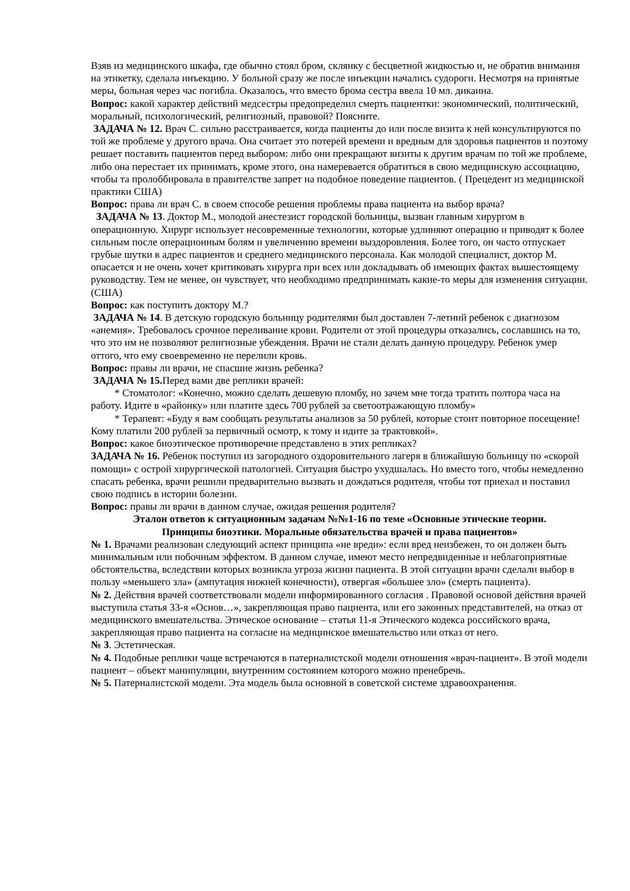Взяв из медицинского шкафа, где обычно стоял бром, склянку с бесцветной жидкостью и, не обратив внимания на этикетку, сделала инъекцию. У больной сразу же после инъекции начались судороги. Несмотря на принятые меры, больная через час погибла. Оказалось, что вместо брома сестра ввела 10 мл. дикаина.
Вопрос: какой характер действий медсестры предопределил смерть пациентки: экономический, политический, моральный, психологический, религиозный, правовой? Поясните.
ЗАДАЧА № 12. Врач С. сильно расстраивается, когда пациенты до или после визита к ней консультируются по той же проблеме у другого врача. Она считает это потерей времени и вредным для здоровья пациентов и поэтому решает поставить пациентов перед выбором: либо они прекращают визиты к другим врачам по той же проблеме, либо она перестает их принимать, кроме этого, она намеревается обратиться в свою медицинскую ассоциацию, чтобы та пролоббировала в правителстве запрет на подобное поведение пациентов. ( Прецедент из медицинской практики США)
Вопрос: права ли врач С. в своем способе решения проблемы права пациента на выбор врача?
ЗАДАЧА № 13. Доктор М., молодой анестезист городской больницы, вызван главным хирургом в операционную. Хирург использует несовременные технологии, которые удлиняют операцию и приводят к более сильным после операционным болям и увеличению времени выздоровления. Более того, он часто отпускает грубые шутки в адрес пациентов и среднего медицинского персонала. Как молодой специалист, доктор М. опасается и не очень хочет критиковать хирурга при всех или докладывать об имеющих фактах вышестоящему руководству. Тем не менее, он чувствует, что необходимо предпринимать какие-то меры для изменения ситуации.
(США)
Вопрос: как поступить доктору М.?
ЗАДАЧА № 14. В детскую городскую больницу родителями был доставлен 7-летний ребенок с диагнозом «анемия». Требовалось срочное переливание крови. Родители от этой процедуры отказались, сославшись на то, что это им не позволяют религиозные убеждения. Врачи не стали делать данную процедуру. Ребенок умер оттого, что ему своевременно не перелили кровь.
Вопрос: правы ли врачи, не спасшие жизнь ребенка?
ЗАДАЧА № 15. Перед вами две реплики врачей:
* Стоматолог: «Конечно, можно сделать дешевую пломбу, но зачем мне тогда тратить полтора часа на работу. Идите в «районку» или платите здесь 700 рублей за светоотражающую пломбу»
* Терапевт: «Буду я вам сообщать результаты анализов за 50 рублей, которые стоит повторное посещение! Кому платили 200 рублей за первичный осмотр, к тому и идите за трактовкой».
Вопрос: какое биоэтическое противоречие представлено в этих репликах?
ЗАДАЧА № 16. Ребенок поступил из загородного оздоровительного лагеря в ближайшую больницу по «скорой помощи» с острой хирургической патологией. Ситуация быстро ухудшалась. Но вместо того, чтобы немедленно спасать ребенка, врачи решили предварительно вызвать и дождаться родителя, чтобы тот приехал и поставил свою подпись в истории болезни.
Вопрос: правы ли врачи в данном случае, ожидая решения родителя?
Эталон ответов к ситуационным задачам №№1-16 по теме «Основные этические теории.
Принципы биоэтики. Моральные обязательства врачей и права пациентов»
№ 1. Врачами реализован следующий аспект принципа «не вреди»: если вред неизбежен, то он должен быть минимальным или побочным эффектом. В данном случае, имеют место непредвиденные и неблагоприятные обстоятельства, вследствии которых возникла угроза жизни пациента. В этой ситуации врачи сделали выбор в пользу «меньшего зла» (ампутация нижней конечности), отвергая «большее зло» (смерть пациента).
№ 2. Действия врачей соответствовали модели информированного согласия . Правовой основой действия врачей выступила статья 33-я «Основ…», закрепляющая право пациента, или его законных представителей, на отказ от медицинского вмешательства. Этическое основание – статья 11-я Этического кодекса российского врача, закрепляющая право пациента на согласие на медицинское вмешательство или отказ от него.
№ 3. Эстетическая.
№ 4. Подобные реплики чаще встречаются в патерналистской модели отношения «врач-пациент». В этой модели пациент – объект манипуляции, внутренним состоянием которого можно пренебречь.
№ 5. Патерналистской модели. Эта модель была основной в советской системе здравоохранения.